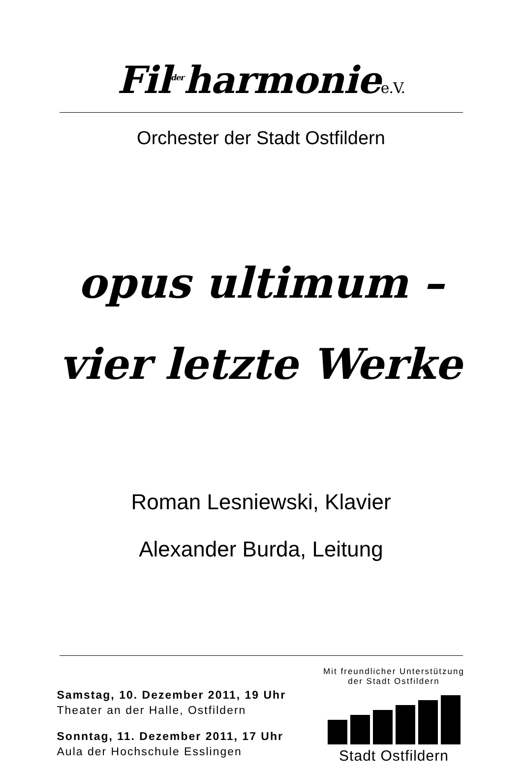Fil<sup>der</sup>harmoniee.V.
Orchester der Stadt Ostfildern
opus ultimum –
vier letzte Werke
Roman Lesniewski, Klavier
Alexander Burda, Leitung
Samstag, 10. Dezember 2011, 19 Uhr
Theater an der Halle, Ostfildern
Sonntag, 11. Dezember 2011, 17 Uhr
Aula der Hochschule Esslingen
Mit freundlicher Unterstützung
der Stadt Ostfildern
Stadt Ostfildern